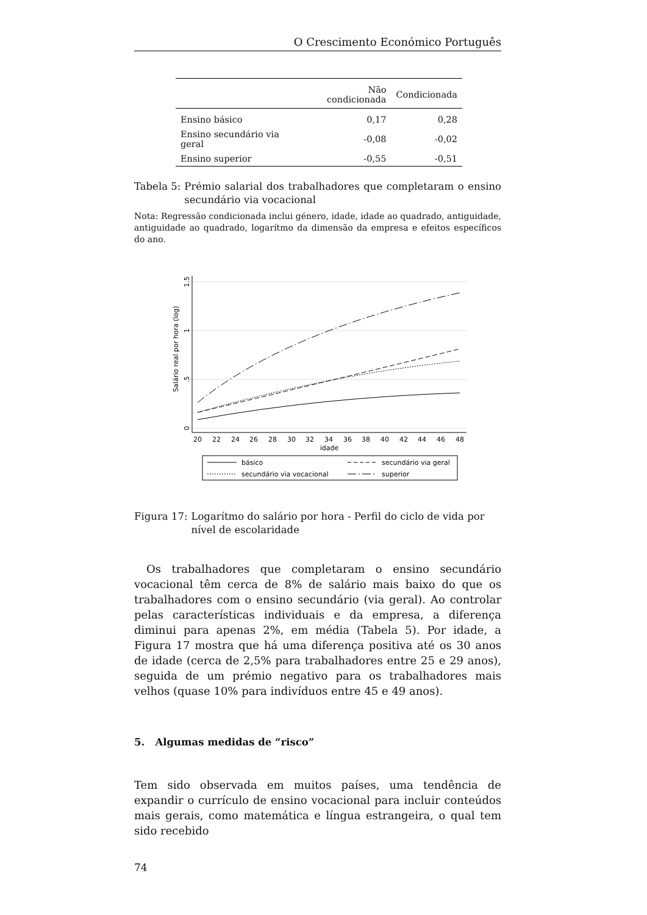O Crescimento Económico Português
| | Não condicionada | Condicionada |
| --- | --- | --- |
| Ensino básico | 0,17 | 0,28 |
| Ensino secundário via geral | -0,08 | -0,02 |
| Ensino superior | -0,55 | -0,51 |
Tabela 5: Prémio salarial dos trabalhadores que completaram o ensino secundário via vocacional
Nota: Regressão condicionada inclui género, idade, idade ao quadrado, antiguidade, antiguidade ao quadrado, logarítmo da dimensão da empresa e efeitos específicos do ano.
0
.5
1
1.5
Salário real por hora (log)
20
22
24
26
28
30
32
34
36
38
40
42
44
46
48
idade
básico
secundário via geral
secundário via vocacional
superior
Figura 17: Logarítmo do salário por hora - Perfil do ciclo de vida por nível de escolaridade
Os trabalhadores que completaram o ensino secundário vocacional têm cerca de 8% de salário mais baixo do que os trabalhadores com o ensino secundário (via geral). Ao controlar pelas características individuais e da empresa, a diferença diminui para apenas 2%, em média (Tabela 5). Por idade, a Figura 17 mostra que há uma diferença positiva até os 30 anos de idade (cerca de 2,5% para trabalhadores entre 25 e 29 anos), seguida de um prémio negativo para os trabalhadores mais velhos (quase 10% para indivíduos entre 45 e 49 anos).
5. Algumas medidas de “risco”
Tem sido observada em muitos países, uma tendência de expandir o currículo de ensino vocacional para incluir conteúdos mais gerais, como matemática e língua estrangeira, o qual tem sido recebido
74